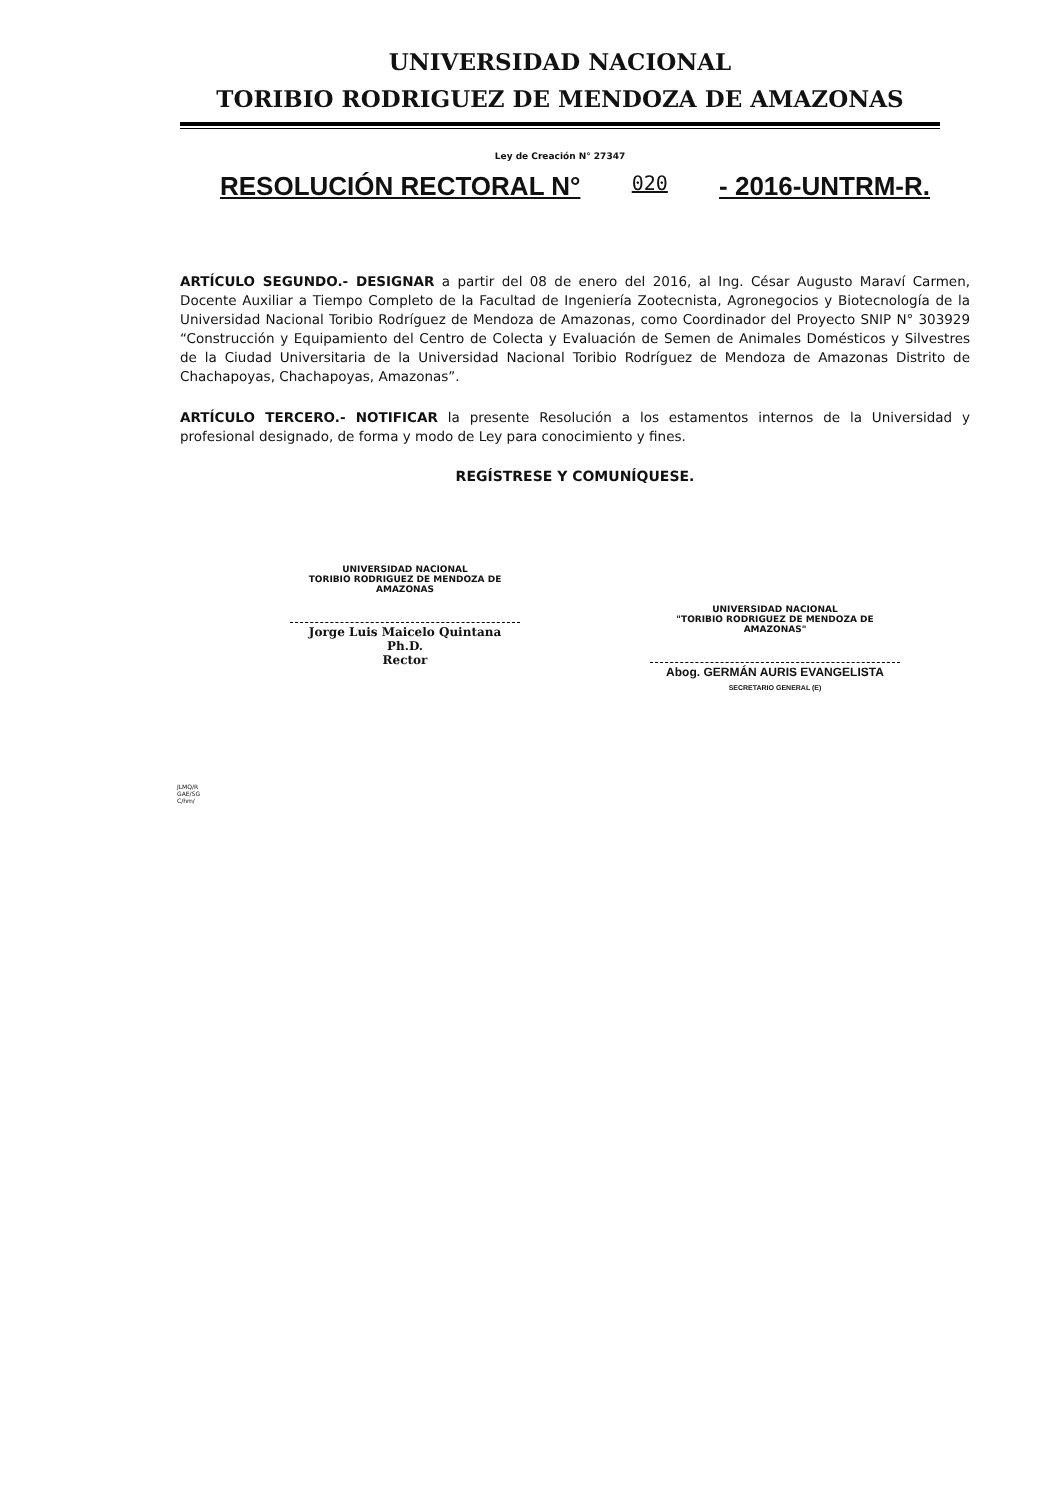UNIVERSIDAD NACIONAL
TORIBIO RODRIGUEZ DE MENDOZA DE AMAZONAS
Ley de Creación N° 27347
RESOLUCIÓN RECTORAL N° 020 - 2016-UNTRM-R.
ARTÍCULO SEGUNDO.- DESIGNAR a partir del 08 de enero del 2016, al Ing. César Augusto Maraví Carmen, Docente Auxiliar a Tiempo Completo de la Facultad de Ingeniería Zootecnista, Agronegocios y Biotecnología de la Universidad Nacional Toribio Rodríguez de Mendoza de Amazonas, como Coordinador del Proyecto SNIP N° 303929 “Construcción y Equipamiento del Centro de Colecta y Evaluación de Semen de Animales Domésticos y Silvestres de la Ciudad Universitaria de la Universidad Nacional Toribio Rodríguez de Mendoza de Amazonas Distrito de Chachapoyas, Chachapoyas, Amazonas”.
ARTÍCULO TERCERO.- NOTIFICAR la presente Resolución a los estamentos internos de la Universidad y profesional designado, de forma y modo de Ley para conocimiento y fines.
REGÍSTRESE Y COMUNÍQUESE.
UNIVERSIDAD NACIONAL
TORIBIO RODRIGUEZ DE MENDOZA DE AMAZONAS
Jorge Luis Maicelo Quintana Ph.D.
Rector
UNIVERSIDAD NACIONAL
"TORIBIO RODRIGUEZ DE MENDOZA DE AMAZONAS"
Abog. GERMÁN AURIS EVANGELISTA
SECRETARIO GENERAL (E)
JLMQ/R
GAE/SG
C/hm/